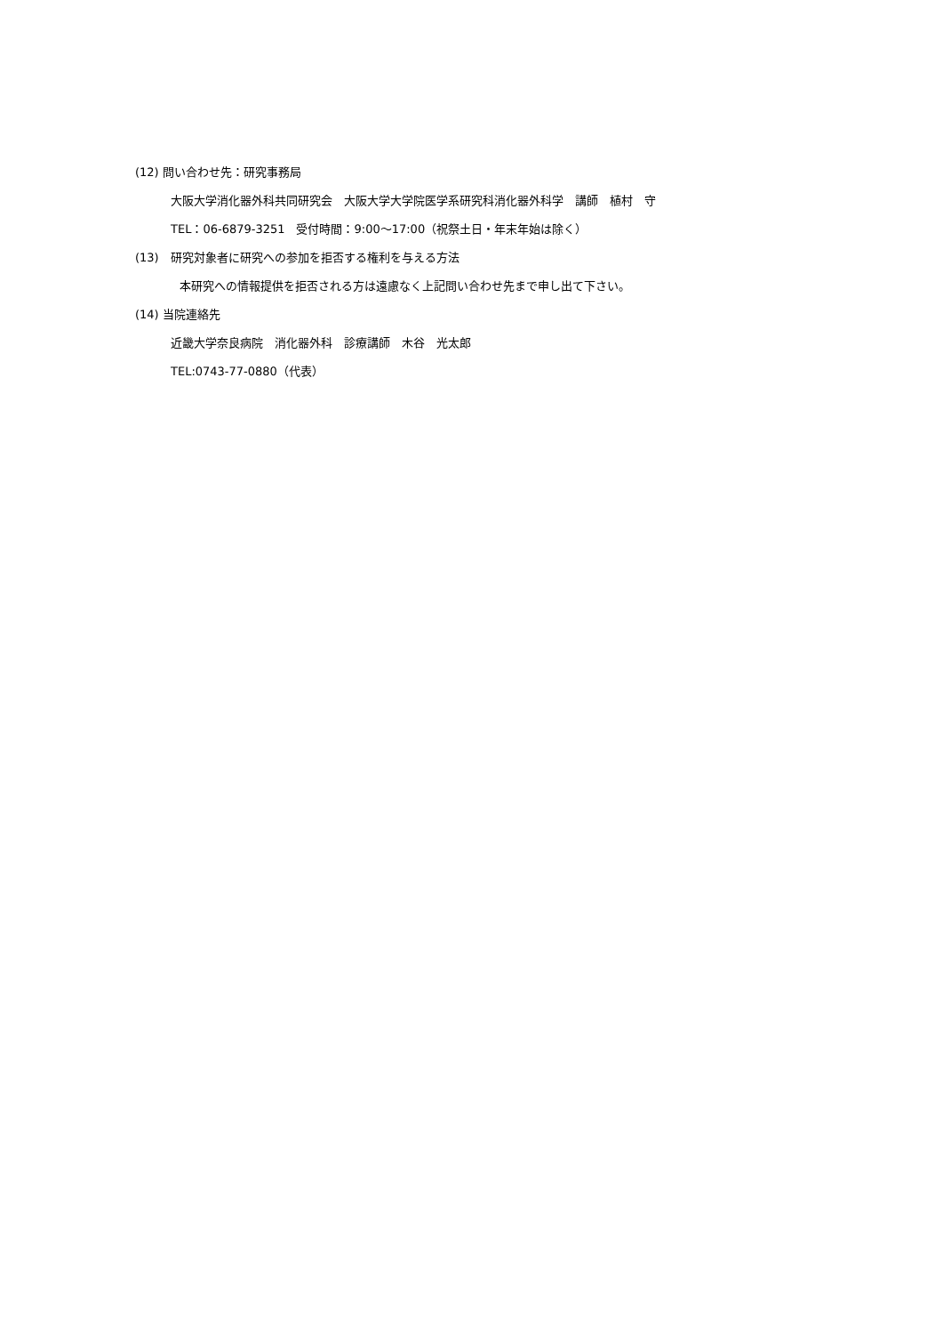(12) 問い合わせ先：研究事務局
大阪大学消化器外科共同研究会　大阪大学大学院医学系研究科消化器外科学　講師　植村　守
TEL：06-6879-3251　受付時間：9:00～17:00（祝祭土日・年末年始は除く）
(13)　研究対象者に研究への参加を拒否する権利を与える方法
本研究への情報提供を拒否される方は遠慮なく上記問い合わせ先まで申し出て下さい。
(14) 当院連絡先
近畿大学奈良病院　消化器外科　診療講師　木谷　光太郎
TEL:0743-77-0880（代表）